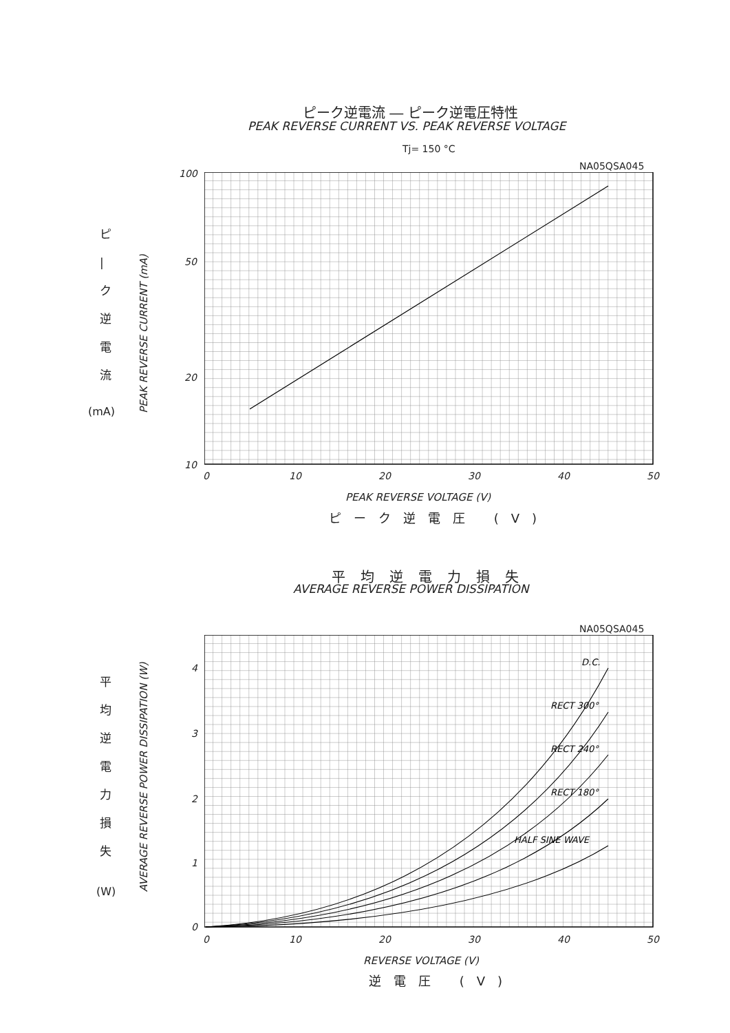ピーク逆電流 ― ピーク逆電圧特性
PEAK REVERSE CURRENT VS. PEAK REVERSE VOLTAGE
Tj= 150 °C
NA05QSA045
ピ | ク 逆 電 流
(mA)
PEAK REVERSE CURRENT (mA)
100
50
20
10
0 10 20 30 40 50
PEAK REVERSE VOLTAGE (V)
ピーク逆電圧 (V)
平均逆電力損失
AVERAGE REVERSE POWER DISSIPATION
NA05QSA045
平 均 逆 電 力 損 失
(W) AVERAGE REVERSE POWER DISSIPATION (W)
D.C.
RECT 300°
RECT 240°
RECT 180°
HALF SINE WAVE
4
3
2
1
0
0 10 20 30 40 50
REVERSE VOLTAGE (V)
逆電圧 (V)